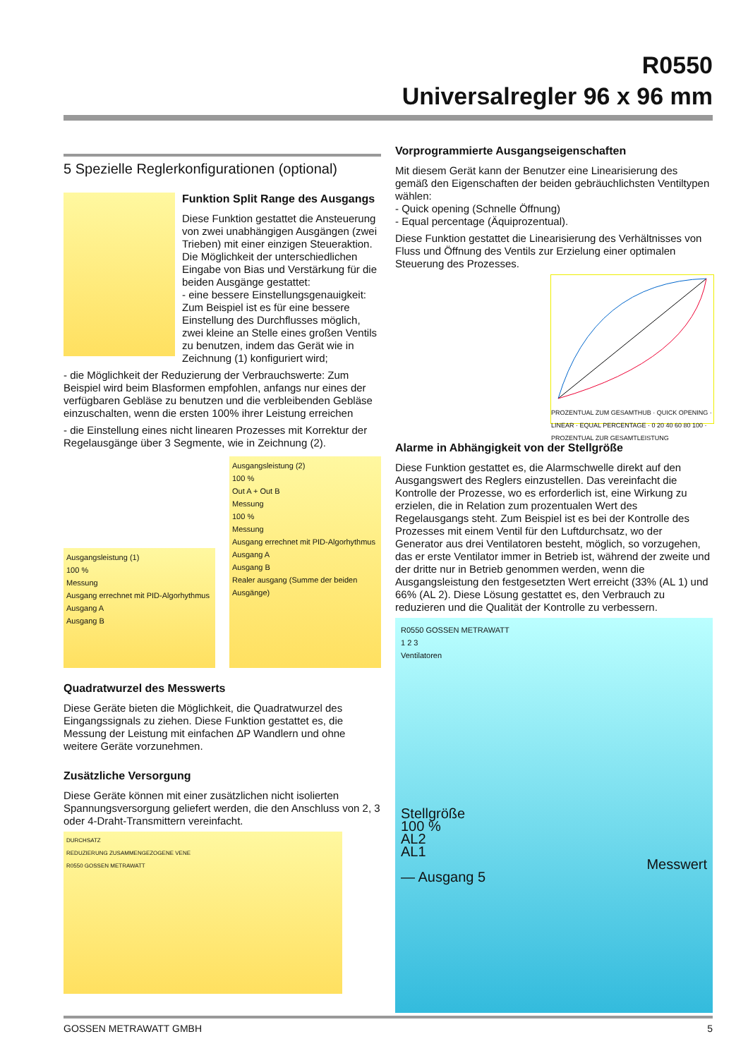R0550
Universalregler 96 x 96 mm
5 Spezielle Reglerkonfigurationen (optional)
Funktion Split Range des Ausgangs
Diese Funktion gestattet die Ansteuerung von zwei unabhängigen Ausgängen (zwei Trieben) mit einer einzigen Steueraktion. Die Möglichkeit der unterschiedlichen Eingabe von Bias und Verstärkung für die beiden Ausgänge gestattet:
- eine bessere Einstellungsgenauigkeit: Zum Beispiel ist es für eine bessere Einstellung des Durchflusses möglich, zwei kleine an Stelle eines großen Ventils zu benutzen, indem das Gerät wie in Zeichnung (1) konfiguriert wird;
- die Möglichkeit der Reduzierung der Verbrauchswerte: Zum Beispiel wird beim Blasformen empfohlen, anfangs nur eines der verfügbaren Gebläse zu benutzen und die verbleibenden Gebläse einzuschalten, wenn die ersten 100% ihrer Leistung erreichen
- die Einstellung eines nicht linearen Prozesses mit Korrektur der Regelausgänge über 3 Segmente, wie in Zeichnung (2).
Ausgangsleistung (1)
100 %
Messung
Ausgang errechnet mit PID-Algorhythmus
Ausgang A
Ausgang B
Ausgangsleistung (2)
100 %
Out A + Out B
Messung
100 %
Messung
Ausgang errechnet mit PID-Algorhythmus
Ausgang A
Ausgang B
Realer ausgang (Summe der beiden Ausgänge)
Quadratwurzel des Messwerts
Diese Geräte bieten die Möglichkeit, die Quadratwurzel des Eingangssignals zu ziehen. Diese Funktion gestattet es, die Messung der Leistung mit einfachen ΔP Wandlern und ohne weitere Geräte vorzunehmen.
Zusätzliche Versorgung
Diese Geräte können mit einer zusätzlichen nicht isolierten Spannungsversorgung geliefert werden, die den Anschluss von 2, 3 oder 4-Draht-Transmittern vereinfacht.
DURCHSATZ
REDUZIERUNG ZUSAMMENGEZOGENE VENE
R0550 GOSSEN METRAWATT
Vorprogrammierte Ausgangseigenschaften
Mit diesem Gerät kann der Benutzer eine Linearisierung des gemäß den Eigenschaften der beiden gebräuchlichsten Ventiltypen wählen:
- Quick opening (Schnelle Öffnung)
- Equal percentage (Äquiprozentual).
Diese Funktion gestattet die Linearisierung des Verhältnisses von Fluss und Öffnung des Ventils zur Erzielung einer optimalen Steuerung des Prozesses.
PROZENTUAL ZUM GESAMTHUB · QUICK OPENING · LINEAR · EQUAL PERCENTAGE · 0 20 40 60 80 100 · PROZENTUAL ZUR GESAMTLEISTUNG
Alarme in Abhängigkeit von der Stellgröße
Diese Funktion gestattet es, die Alarmschwelle direkt auf den Ausgangswert des Reglers einzustellen. Das vereinfacht die Kontrolle der Prozesse, wo es erforderlich ist, eine Wirkung zu erzielen, die in Relation zum prozentualen Wert des Regelausgangs steht. Zum Beispiel ist es bei der Kontrolle des Prozesses mit einem Ventil für den Luftdurchsatz, wo der Generator aus drei Ventilatoren besteht, möglich, so vorzugehen, das er erste Ventilator immer in Betrieb ist, während der zweite und der dritte nur in Betrieb genommen werden, wenn die Ausgangsleistung den festgesetzten Wert erreicht (33% (AL 1) und 66% (AL 2). Diese Lösung gestattet es, den Verbrauch zu reduzieren und die Qualität der Kontrolle zu verbessern.
R0550 GOSSEN METRAWATT
1 2 3
Ventilatoren
Stellgröße
100 %
AL2
AL1
Messwert
— Ausgang 5
GOSSEN METRAWATT GMBH 5